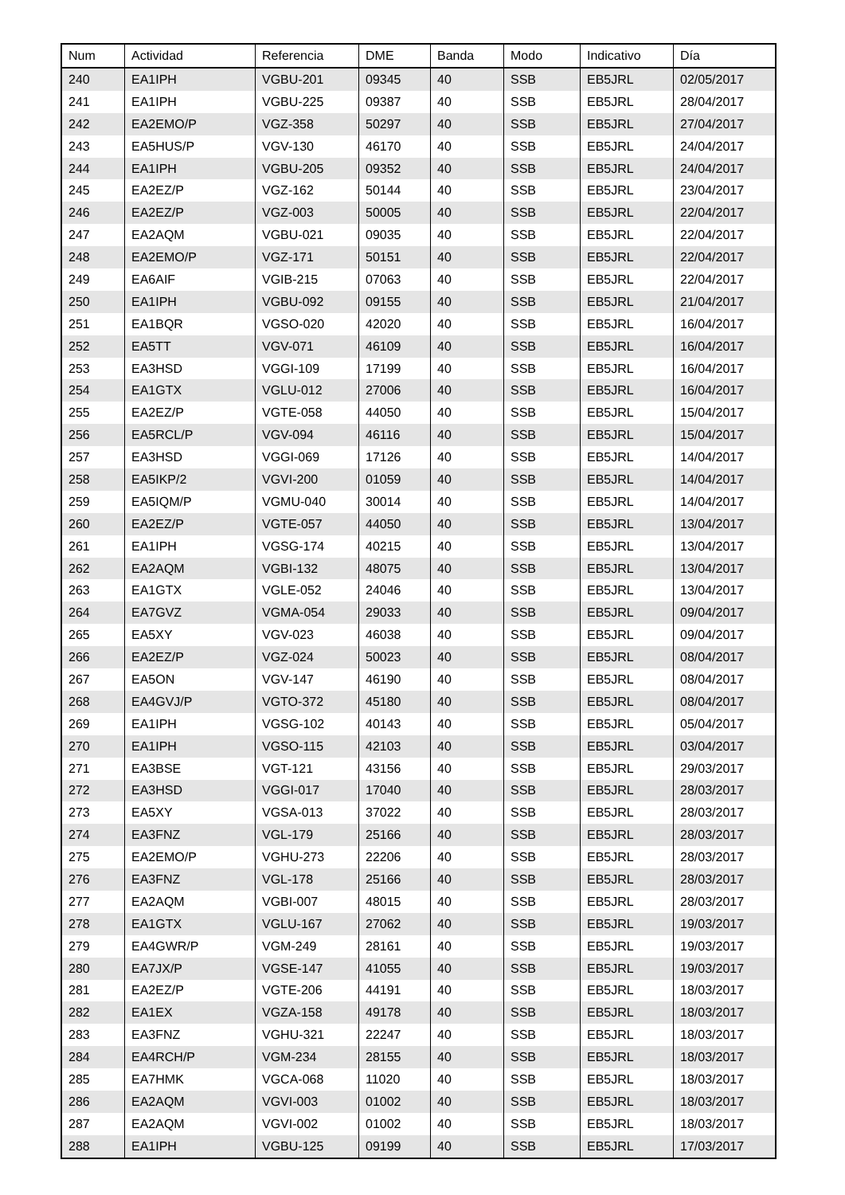| Num | Actividad | Referencia | DME | Banda | Modo | Indicativo | Día |
| --- | --- | --- | --- | --- | --- | --- | --- |
| 240 | EA1IPH | VGBU-201 | 09345 | 40 | SSB | EB5JRL | 02/05/2017 |
| 241 | EA1IPH | VGBU-225 | 09387 | 40 | SSB | EB5JRL | 28/04/2017 |
| 242 | EA2EMO/P | VGZ-358 | 50297 | 40 | SSB | EB5JRL | 27/04/2017 |
| 243 | EA5HUS/P | VGV-130 | 46170 | 40 | SSB | EB5JRL | 24/04/2017 |
| 244 | EA1IPH | VGBU-205 | 09352 | 40 | SSB | EB5JRL | 24/04/2017 |
| 245 | EA2EZ/P | VGZ-162 | 50144 | 40 | SSB | EB5JRL | 23/04/2017 |
| 246 | EA2EZ/P | VGZ-003 | 50005 | 40 | SSB | EB5JRL | 22/04/2017 |
| 247 | EA2AQM | VGBU-021 | 09035 | 40 | SSB | EB5JRL | 22/04/2017 |
| 248 | EA2EMO/P | VGZ-171 | 50151 | 40 | SSB | EB5JRL | 22/04/2017 |
| 249 | EA6AIF | VGIB-215 | 07063 | 40 | SSB | EB5JRL | 22/04/2017 |
| 250 | EA1IPH | VGBU-092 | 09155 | 40 | SSB | EB5JRL | 21/04/2017 |
| 251 | EA1BQR | VGSO-020 | 42020 | 40 | SSB | EB5JRL | 16/04/2017 |
| 252 | EA5TT | VGV-071 | 46109 | 40 | SSB | EB5JRL | 16/04/2017 |
| 253 | EA3HSD | VGGI-109 | 17199 | 40 | SSB | EB5JRL | 16/04/2017 |
| 254 | EA1GTX | VGLU-012 | 27006 | 40 | SSB | EB5JRL | 16/04/2017 |
| 255 | EA2EZ/P | VGTE-058 | 44050 | 40 | SSB | EB5JRL | 15/04/2017 |
| 256 | EA5RCL/P | VGV-094 | 46116 | 40 | SSB | EB5JRL | 15/04/2017 |
| 257 | EA3HSD | VGGI-069 | 17126 | 40 | SSB | EB5JRL | 14/04/2017 |
| 258 | EA5IKP/2 | VGVI-200 | 01059 | 40 | SSB | EB5JRL | 14/04/2017 |
| 259 | EA5IQM/P | VGMU-040 | 30014 | 40 | SSB | EB5JRL | 14/04/2017 |
| 260 | EA2EZ/P | VGTE-057 | 44050 | 40 | SSB | EB5JRL | 13/04/2017 |
| 261 | EA1IPH | VGSG-174 | 40215 | 40 | SSB | EB5JRL | 13/04/2017 |
| 262 | EA2AQM | VGBI-132 | 48075 | 40 | SSB | EB5JRL | 13/04/2017 |
| 263 | EA1GTX | VGLE-052 | 24046 | 40 | SSB | EB5JRL | 13/04/2017 |
| 264 | EA7GVZ | VGMA-054 | 29033 | 40 | SSB | EB5JRL | 09/04/2017 |
| 265 | EA5XY | VGV-023 | 46038 | 40 | SSB | EB5JRL | 09/04/2017 |
| 266 | EA2EZ/P | VGZ-024 | 50023 | 40 | SSB | EB5JRL | 08/04/2017 |
| 267 | EA5ON | VGV-147 | 46190 | 40 | SSB | EB5JRL | 08/04/2017 |
| 268 | EA4GVJ/P | VGTO-372 | 45180 | 40 | SSB | EB5JRL | 08/04/2017 |
| 269 | EA1IPH | VGSG-102 | 40143 | 40 | SSB | EB5JRL | 05/04/2017 |
| 270 | EA1IPH | VGSO-115 | 42103 | 40 | SSB | EB5JRL | 03/04/2017 |
| 271 | EA3BSE | VGT-121 | 43156 | 40 | SSB | EB5JRL | 29/03/2017 |
| 272 | EA3HSD | VGGI-017 | 17040 | 40 | SSB | EB5JRL | 28/03/2017 |
| 273 | EA5XY | VGSA-013 | 37022 | 40 | SSB | EB5JRL | 28/03/2017 |
| 274 | EA3FNZ | VGL-179 | 25166 | 40 | SSB | EB5JRL | 28/03/2017 |
| 275 | EA2EMO/P | VGHU-273 | 22206 | 40 | SSB | EB5JRL | 28/03/2017 |
| 276 | EA3FNZ | VGL-178 | 25166 | 40 | SSB | EB5JRL | 28/03/2017 |
| 277 | EA2AQM | VGBI-007 | 48015 | 40 | SSB | EB5JRL | 28/03/2017 |
| 278 | EA1GTX | VGLU-167 | 27062 | 40 | SSB | EB5JRL | 19/03/2017 |
| 279 | EA4GWR/P | VGM-249 | 28161 | 40 | SSB | EB5JRL | 19/03/2017 |
| 280 | EA7JX/P | VGSE-147 | 41055 | 40 | SSB | EB5JRL | 19/03/2017 |
| 281 | EA2EZ/P | VGTE-206 | 44191 | 40 | SSB | EB5JRL | 18/03/2017 |
| 282 | EA1EX | VGZA-158 | 49178 | 40 | SSB | EB5JRL | 18/03/2017 |
| 283 | EA3FNZ | VGHU-321 | 22247 | 40 | SSB | EB5JRL | 18/03/2017 |
| 284 | EA4RCH/P | VGM-234 | 28155 | 40 | SSB | EB5JRL | 18/03/2017 |
| 285 | EA7HMK | VGCA-068 | 11020 | 40 | SSB | EB5JRL | 18/03/2017 |
| 286 | EA2AQM | VGVI-003 | 01002 | 40 | SSB | EB5JRL | 18/03/2017 |
| 287 | EA2AQM | VGVI-002 | 01002 | 40 | SSB | EB5JRL | 18/03/2017 |
| 288 | EA1IPH | VGBU-125 | 09199 | 40 | SSB | EB5JRL | 17/03/2017 |